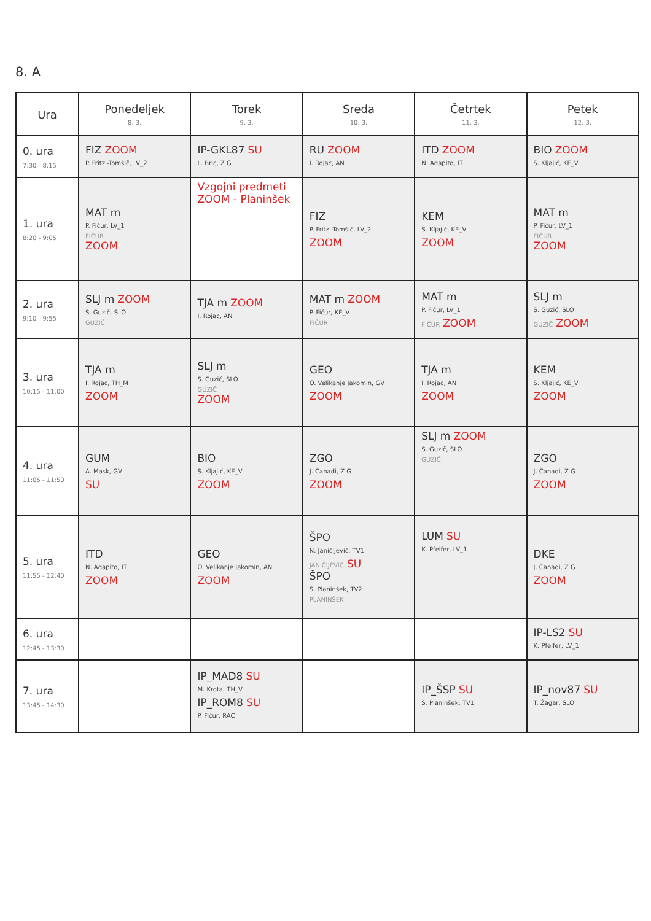8. A
| Ura | Ponedeljek 8. 3. | Torek 9. 3. | Sreda 10. 3. | Četrtek 11. 3. | Petek 12. 3. |
| --- | --- | --- | --- | --- | --- |
| 0. ura 7:30 - 8:15 | FIZ ZOOM P. Fritz -Tomšič, LV_2 | IP-GKL87 SU L. Bric, Z G | RU ZOOM I. Rojac, AN | ITD ZOOM N. Agapito, IT | BIO ZOOM S. Kljajić, KE_V |
| 1. ura 8:20 - 9:05 | MAT m P. Fičur, LV_1 FIČUR ZOOM | Vzgojni predmeti ZOOM - Planinšek | FIZ P. Fritz -Tomšič, LV_2 ZOOM | KEM S. Kljajić, KE_V ZOOM | MAT m P. Fičur, LV_1 FIČUR ZOOM |
| 2. ura 9:10 - 9:55 | SLJ m ZOOM S. Guzič, SLO GUZIČ | TJA m ZOOM I. Rojac, AN | MAT m ZOOM P. Fičur, KE_V FIČUR | MAT m P. Fičur, LV_1 FIČUR ZOOM | SLJ m S. Guzič, SLO GUZIČ ZOOM |
| 3. ura 10:15 - 11:00 | TJA m I. Rojac, TH_M ZOOM | SLJ m S. Guzič, SLO GUZIČ ZOOM | GEO O. Velikanje Jakomin, GV ZOOM | TJA m I. Rojac, AN ZOOM | KEM S. Kljajić, KE_V ZOOM |
| 4. ura 11:05 - 11:50 | GUM A. Mask, GV SU | BIO S. Kljajić, KE_V ZOOM | ZGO J. Čanadi, Z G ZOOM | SLJ m ZOOM S. Guzič, SLO GUZIČ | ZGO J. Čanadi, Z G ZOOM |
| 5. ura 11:55 - 12:40 | ITD N. Agapito, IT ZOOM | GEO O. Velikanje Jakomin, AN ZOOM | ŠPO N. Janičijevič, TV1 JANIČIJEVIČ SU ŠPO S. Planinšek, TV2 PLANINŠEK | LUM SU K. Pfeifer, LV_1 | DKE J. Čanadi, Z G ZOOM |
| 6. ura 12:45 - 13:30 | | | | | IP-LS2 SU K. Pfeifer, LV_1 |
| 7. ura 13:45 - 14:30 | | IP_MAD8 SU M. Krota, TH_V IP_ROM8 SU P. Fičur, RAC | | IP_ŠSP SU S. Planinšek, TV1 | IP_nov87 SU T. Žagar, SLO |